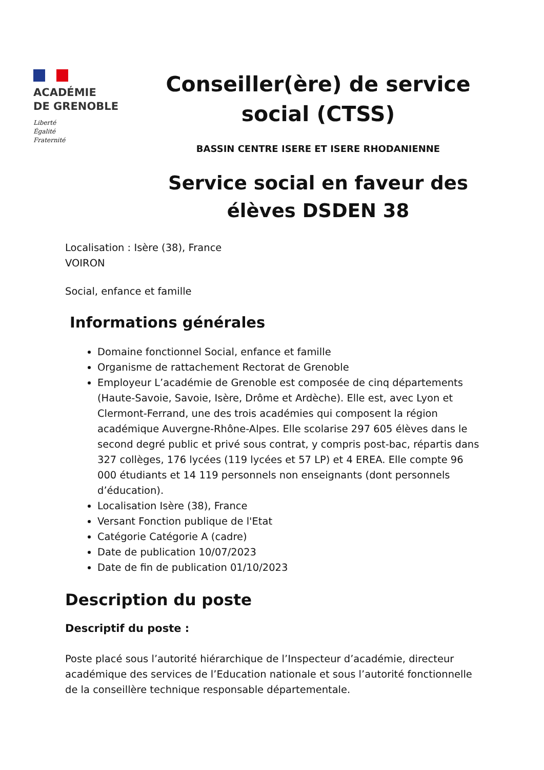ACADÉMIE
DE GRENOBLE
Liberté
Égalité
Fraternité
Conseiller(ère) de service social (CTSS)
BASSIN CENTRE ISERE ET ISERE RHODANIENNE
Service social en faveur des élèves DSDEN 38
Localisation : Isère (38), France
VOIRON
Social, enfance et famille
Informations générales
Domaine fonctionnel Social, enfance et famille
Organisme de rattachement Rectorat de Grenoble
Employeur L’académie de Grenoble est composée de cinq départements (Haute-Savoie, Savoie, Isère, Drôme et Ardèche). Elle est, avec Lyon et Clermont-Ferrand, une des trois académies qui composent la région académique Auvergne-Rhône-Alpes. Elle scolarise 297 605 élèves dans le second degré public et privé sous contrat, y compris post-bac, répartis dans 327 collèges, 176 lycées (119 lycées et 57 LP) et 4 EREA. Elle compte 96 000 étudiants et 14 119 personnels non enseignants (dont personnels d’éducation).
Localisation Isère (38), France
Versant Fonction publique de l'Etat
Catégorie Catégorie A (cadre)
Date de publication 10/07/2023
Date de fin de publication 01/10/2023
Description du poste
Descriptif du poste :
Poste placé sous l’autorité hiérarchique de l’Inspecteur d’académie, directeur académique des services de l’Education nationale et sous l’autorité fonctionnelle de la conseillère technique responsable départementale.